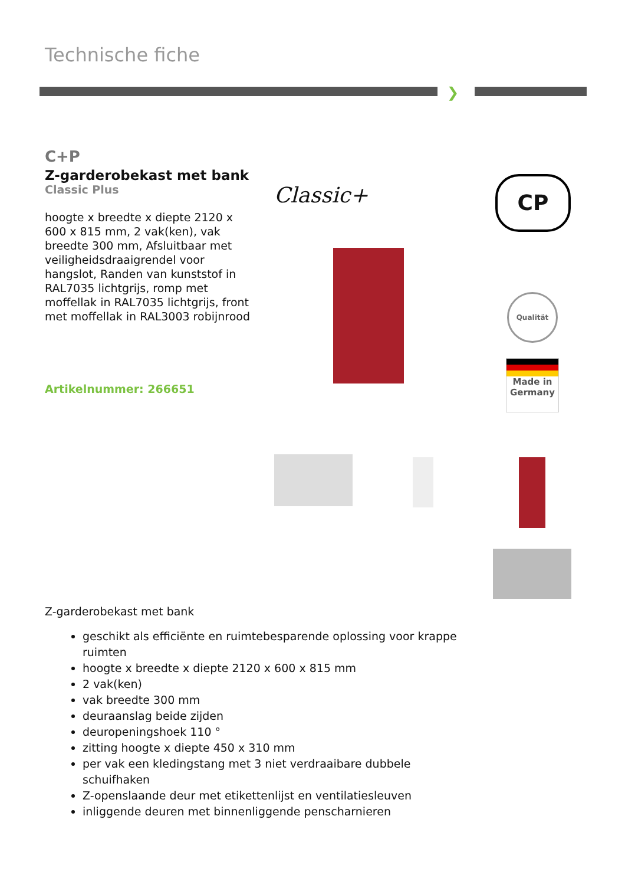Technische fiche
❯
C+P
Z-garderobekast met bank
Classic Plus
hoogte x breedte x diepte 2120 x 600 x 815 mm, 2 vak(ken), vak breedte 300 mm, Afsluitbaar met veiligheidsdraaigrendel voor hangslot, Randen van kunststof in RAL7035 lichtgrijs, romp met moffellak in RAL7035 lichtgrijs, front met moffellak in RAL3003 robijnrood
Artikelnummer: 266651
Classic+ CP
Qualität
Made in Germany
Z-garderobekast met bank
geschikt als efficiënte en ruimtebesparende oplossing voor krappe ruimten
hoogte x breedte x diepte 2120 x 600 x 815 mm
2 vak(ken)
vak breedte 300 mm
deuraanslag beide zijden
deuropeningshoek 110 °
zitting hoogte x diepte 450 x 310 mm
per vak een kledingstang met 3 niet verdraaibare dubbele schuifhaken
Z-openslaande deur met etikettenlijst en ventilatiesleuven
inliggende deuren met binnenliggende penscharnieren